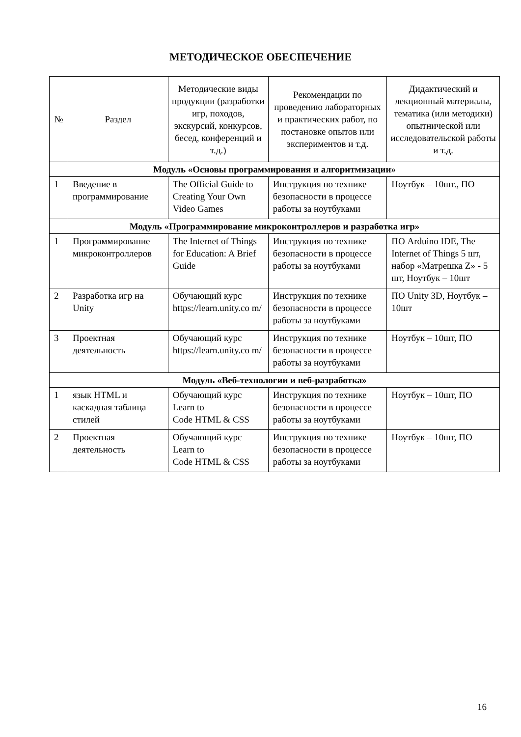МЕТОДИЧЕСКОЕ ОБЕСПЕЧЕНИЕ
| № | Раздел | Методические виды продукции (разработки игр, походов, экскурсий, конкурсов, бесед, конференций и т.д.) | Рекомендации по проведению лабораторных и практических работ, по постановке опытов или экспериментов и т.д. | Дидактический и лекционный материалы, тематика (или методики) опытнической или исследовательской работы и т.д. |
| --- | --- | --- | --- | --- |
| Модуль «Основы программирования и алгоритмизации» | | | | |
| 1 | Введение в программирование | The Official Guide to Creating Your Own Video Games | Инструкция по технике безопасности в процессе работы за ноутбуками | Ноутбук – 10шт., ПО |
| Модуль «Программирование микроконтроллеров и разработка игр» | | | | |
| 1 | Программирование микроконтроллеров | The Internet of Things for Education: A Brief Guide | Инструкция по технике безопасности в процессе работы за ноутбуками | ПО Arduino IDE, The Internet of Things 5 шт, набор «Матрешка Z» - 5 шт, Ноутбук – 10шт |
| 2 | Разработка игр на Unity | Обучающий курс https://learn.unity.co m/ | Инструкция по технике безопасности в процессе работы за ноутбуками | ПО Unity 3D, Ноутбук – 10шт |
| 3 | Проектная деятельность | Обучающий курс https://learn.unity.co m/ | Инструкция по технике безопасности в процессе работы за ноутбуками | Ноутбук – 10шт, ПО |
| Модуль «Веб-технологии и веб-разработка» | | | | |
| 1 | язык HTML и каскадная таблица стилей | Обучающий курс Learn to Code HTML & CSS | Инструкция по технике безопасности в процессе работы за ноутбуками | Ноутбук – 10шт, ПО |
| 2 | Проектная деятельность | Обучающий курс Learn to Code HTML & CSS | Инструкция по технике безопасности в процессе работы за ноутбуками | Ноутбук – 10шт, ПО |
16